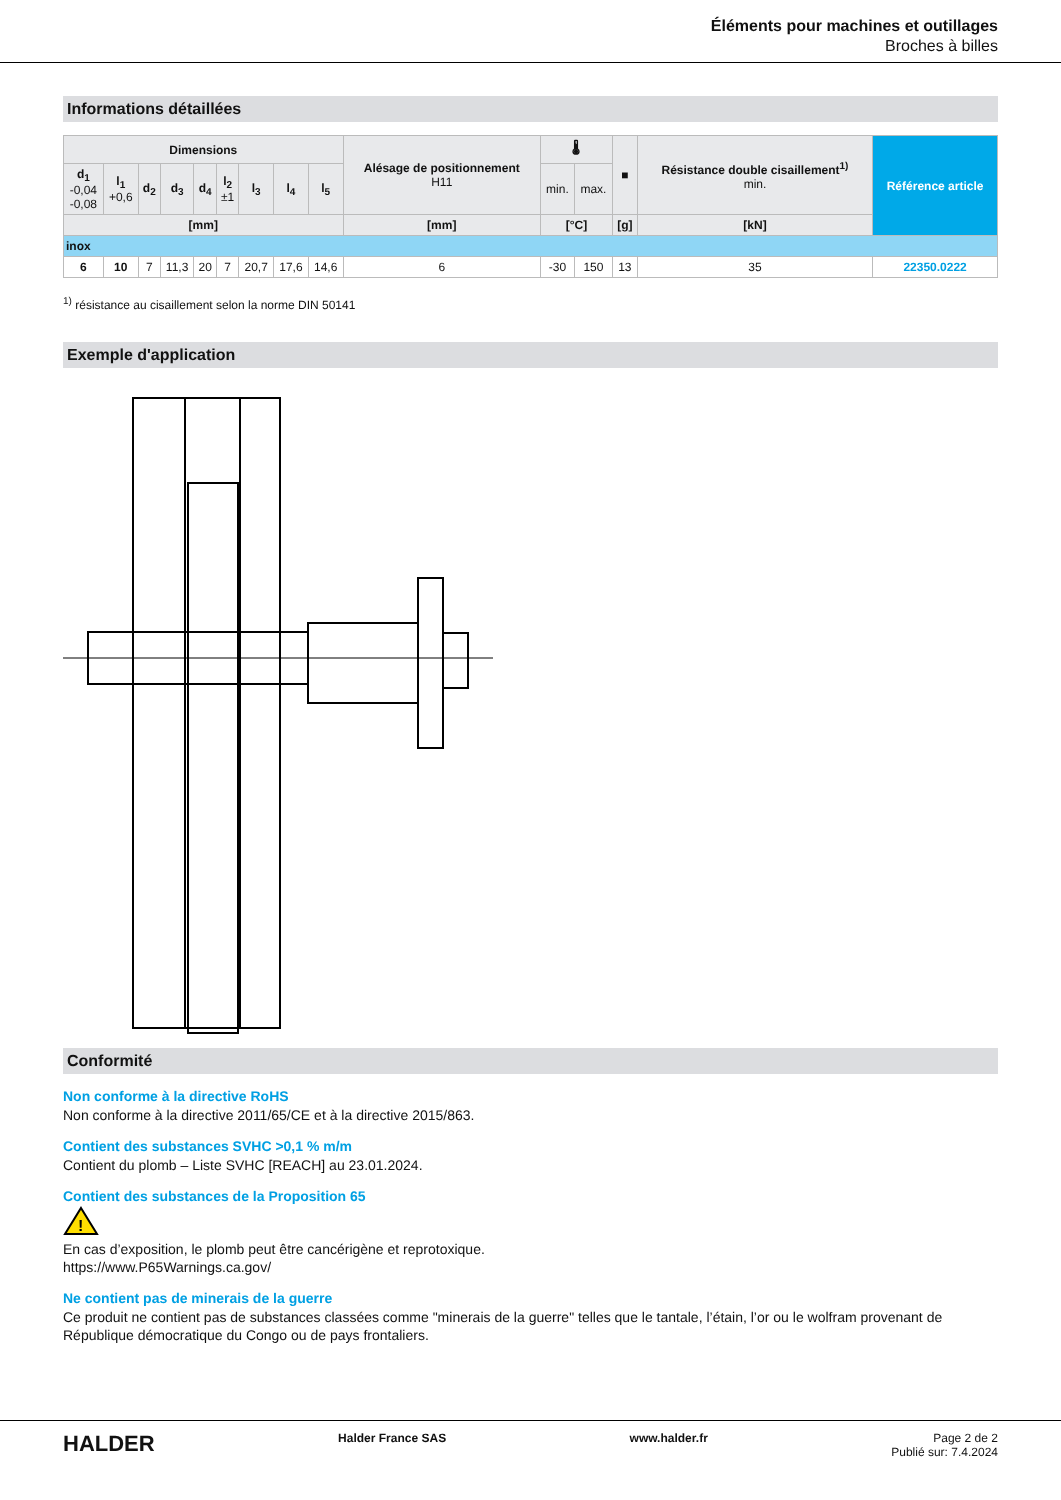Éléments pour machines et outillages
Broches à billes
Informations détaillées
| Dimensions | | | | | | | | | Alésage de positionnement H11 | 🌡 | | ■ | Résistance double cisaillement<sup>1)</sup> min. | Référence article |
| --- | --- | --- | --- | --- | --- | --- | --- | --- | --- | --- | --- | --- | --- | --- |
| d<sub>1</sub> -0,04 -0,08 | l<sub>1</sub> +0,6 | d<sub>2</sub> | d<sub>3</sub> | d<sub>4</sub> | l<sub>2</sub> ±1 | l<sub>3</sub> | l<sub>4</sub> | l<sub>5</sub> | | min. | max. | | | |
| [mm] | | | | | | | | | [mm] | [°C] | | [g] | [kN] | |
| inox | | | | | | | | | | | | | | |
| 6 | 10 | 7 | 11,3 | 20 | 7 | 20,7 | 17,6 | 14,6 | 6 | -30 | 150 | 13 | 35 | 22350.0222 |
<sup>1)</sup> résistance au cisaillement selon la norme DIN 50141
Exemple d'application
Conformité
Non conforme à la directive RoHS
Non conforme à la directive 2011/65/CE et à la directive 2015/863.
Contient des substances SVHC >0,1 % m/m
Contient du plomb – Liste SVHC [REACH] au 23.01.2024.
Contient des substances de la Proposition 65
!
En cas d’exposition, le plomb peut être cancérigène et reprotoxique.
https://www.P65Warnings.ca.gov/
Ne contient pas de minerais de la guerre
Ce produit ne contient pas de substances classées comme "minerais de la guerre" telles que le tantale, l’étain, l’or ou le wolfram provenant de République démocratique du Congo ou de pays frontaliers.
HALDER Halder France SAS www.halder.fr Page 2 de 2
Publié sur: 7.4.2024